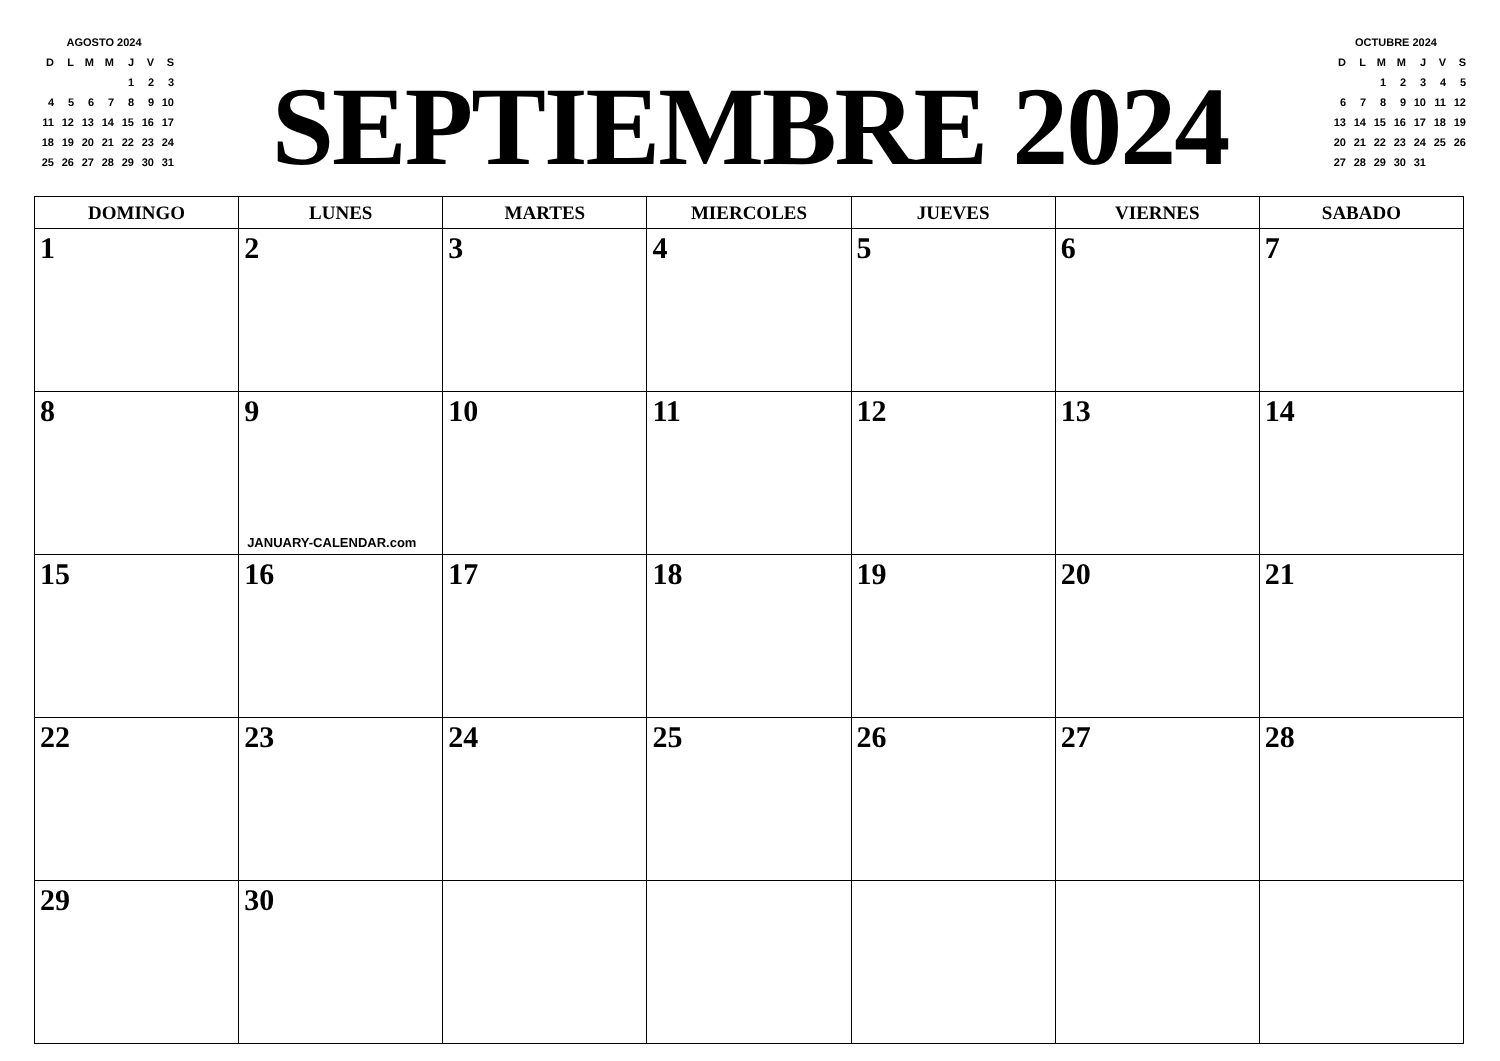AGOSTO 2024
| D | L | M | M | J | V | S |
| | | | | 1 | 2 | 3 |
| 4 | 5 | 6 | 7 | 8 | 9 | 10 |
| 11 | 12 | 13 | 14 | 15 | 16 | 17 |
| 18 | 19 | 20 | 21 | 22 | 23 | 24 |
| 25 | 26 | 27 | 28 | 29 | 30 | 31 |
SEPTIEMBRE 2024
OCTUBRE 2024
| D | L | M | M | J | V | S |
| | | 1 | 2 | 3 | 4 | 5 |
| 6 | 7 | 8 | 9 | 10 | 11 | 12 |
| 13 | 14 | 15 | 16 | 17 | 18 | 19 |
| 20 | 21 | 22 | 23 | 24 | 25 | 26 |
| 27 | 28 | 29 | 30 | 31 | | |
| DOMINGO | LUNES | MARTES | MIERCOLES | JUEVES | VIERNES | SABADO |
| --- | --- | --- | --- | --- | --- | --- |
| 1 | 2 | 3 | 4 | 5 | 6 | 7 |
| 8 | 9 JANUARY-CALENDAR.com | 10 | 11 | 12 | 13 | 14 |
| 15 | 16 | 17 | 18 | 19 | 20 | 21 |
| 22 | 23 | 24 | 25 | 26 | 27 | 28 |
| 29 | 30 | | | | | |